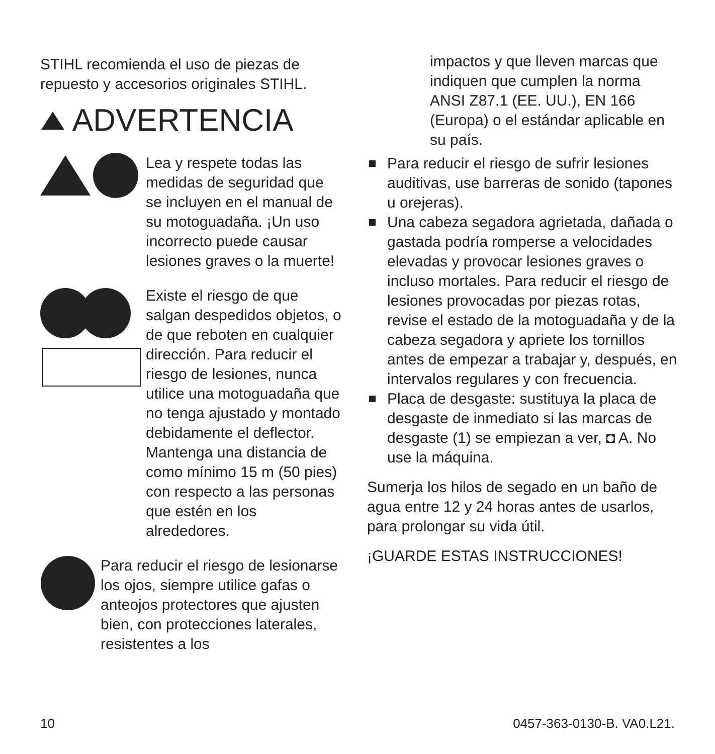STIHL recomienda el uso de piezas de repuesto y accesorios originales STIHL.
ADVERTENCIA
Lea y respete todas las medidas de seguridad que se incluyen en el manual de su motoguadaña. ¡Un uso incorrecto puede causar lesiones graves o la muerte!
Existe el riesgo de que salgan despedidos objetos, o de que reboten en cualquier dirección. Para reducir el riesgo de lesiones, nunca utilice una motoguadaña que no tenga ajustado y montado debidamente el deflector. Mantenga una distancia de como mínimo 15 m (50 pies) con respecto a las personas que estén en los alrededores.
Para reducir el riesgo de lesionarse los ojos, siempre utilice gafas o anteojos protectores que ajusten bien, con protecciones laterales, resistentes a los
impactos y que lleven marcas que indiquen que cumplen la norma ANSI Z87.1 (EE. UU.), EN 166 (Europa) o el estándar aplicable en su país.
Para reducir el riesgo de sufrir lesiones auditivas, use barreras de sonido (tapones u orejeras).
Una cabeza segadora agrietada, dañada o gastada podría romperse a velocidades elevadas y provocar lesiones graves o incluso mortales. Para reducir el riesgo de lesiones provocadas por piezas rotas, revise el estado de la motoguadaña y de la cabeza segadora y apriete los tornillos antes de empezar a trabajar y, después, en intervalos regulares y con frecuencia.
Placa de desgaste: sustituya la placa de desgaste de inmediato si las marcas de desgaste (1) se empiezan a ver, ◘ A. No use la máquina.
Sumerja los hilos de segado en un baño de agua entre 12 y 24 horas antes de usarlos, para prolongar su vida útil.
¡GUARDE ESTAS INSTRUCCIONES!
10 0457-363-0130-B. VA0.L21.